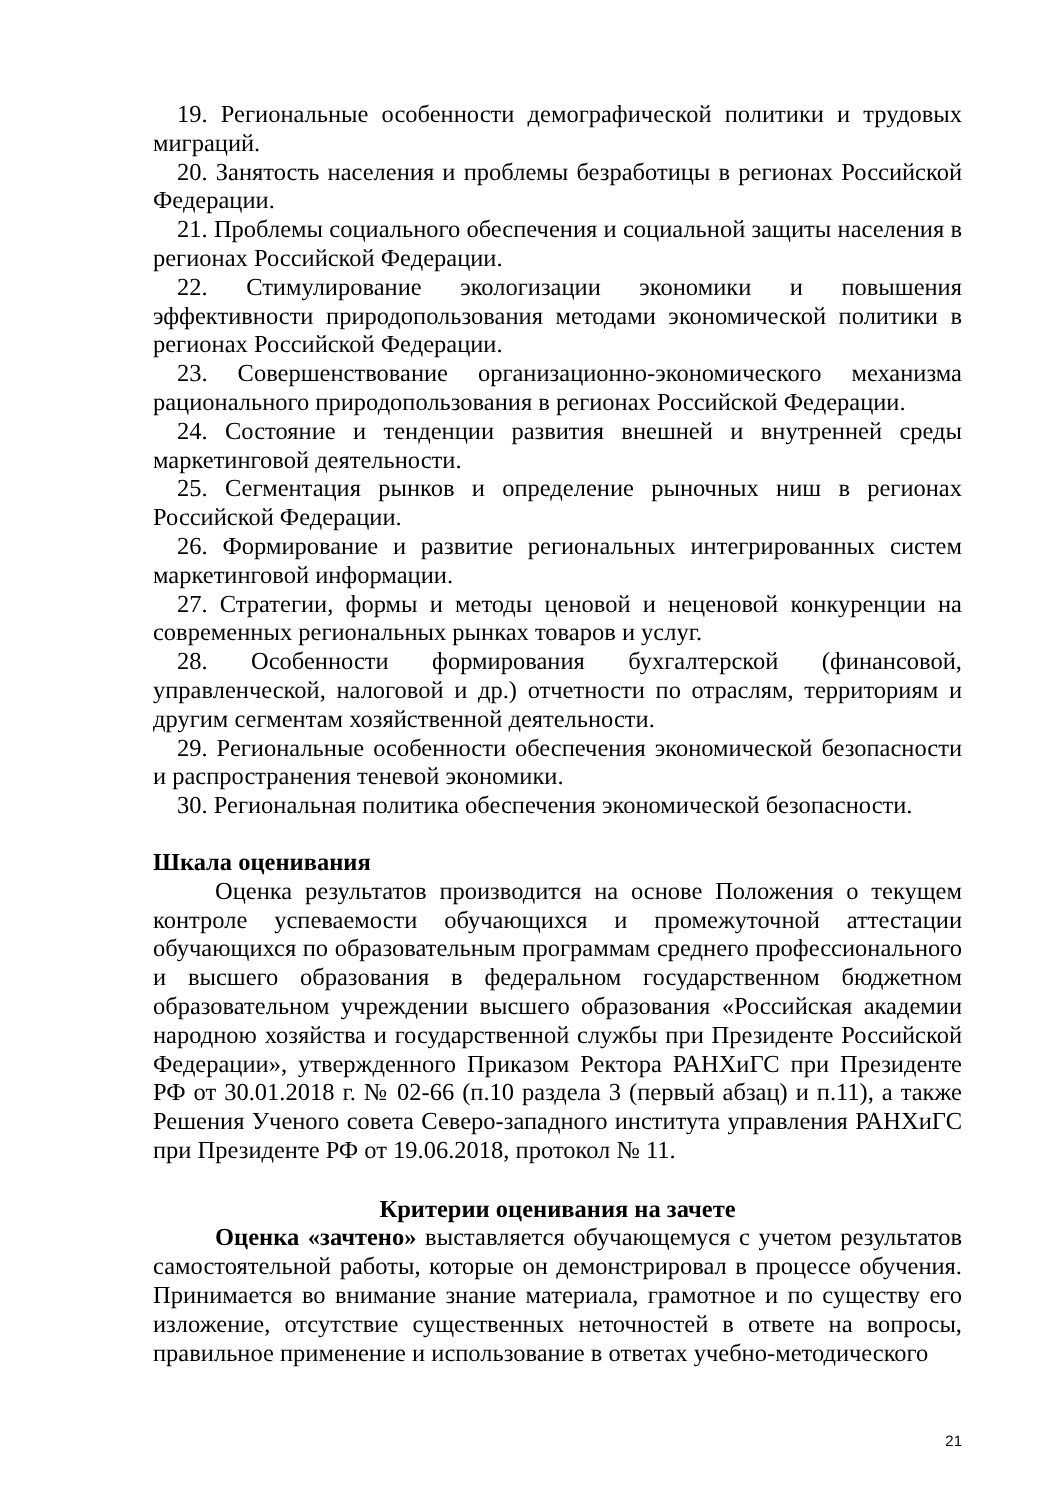19. Региональные особенности демографической политики и трудовых миграций.
20. Занятость населения и проблемы безработицы в регионах Российской Федерации.
21. Проблемы социального обеспечения и социальной защиты населения в регионах Российской Федерации.
22. Стимулирование экологизации экономики и повышения эффективности природопользования методами экономической политики в регионах Российской Федерации.
23. Совершенствование организационно-экономического механизма рационального природопользования в регионах Российской Федерации.
24. Состояние и тенденции развития внешней и внутренней среды маркетинговой деятельности.
25. Сегментация рынков и определение рыночных ниш в регионах Российской Федерации.
26. Формирование и развитие региональных интегрированных систем маркетинговой информации.
27. Стратегии, формы и методы ценовой и неценовой конкуренции на современных региональных рынках товаров и услуг.
28. Особенности формирования бухгалтерской (финансовой, управленческой, налоговой и др.) отчетности по отраслям, территориям и другим сегментам хозяйственной деятельности.
29. Региональные особенности обеспечения экономической безопасности и распространения теневой экономики.
30. Региональная политика обеспечения экономической безопасности.
Шкала оценивания
Оценка результатов производится на основе Положения о текущем контроле успеваемости обучающихся и промежуточной аттестации обучающихся по образовательным программам среднего профессионального и высшего образования в федеральном государственном бюджетном образовательном учреждении высшего образования «Российская академии народною хозяйства и государственной службы при Президенте Российской Федерации», утвержденного Приказом Ректора РАНХиГС при Президенте РФ от 30.01.2018 г. № 02-66 (п.10 раздела 3 (первый абзац) и п.11), а также Решения Ученого совета Северо-западного института управления РАНХиГС при Президенте РФ от 19.06.2018, протокол № 11.
Критерии оценивания на зачете
Оценка «зачтено» выставляется обучающемуся с учетом результатов самостоятельной работы, которые он демонстрировал в процессе обучения. Принимается во внимание знание материала, грамотное и по существу его изложение, отсутствие существенных неточностей в ответе на вопросы, правильное применение и использование в ответах учебно-методического
21